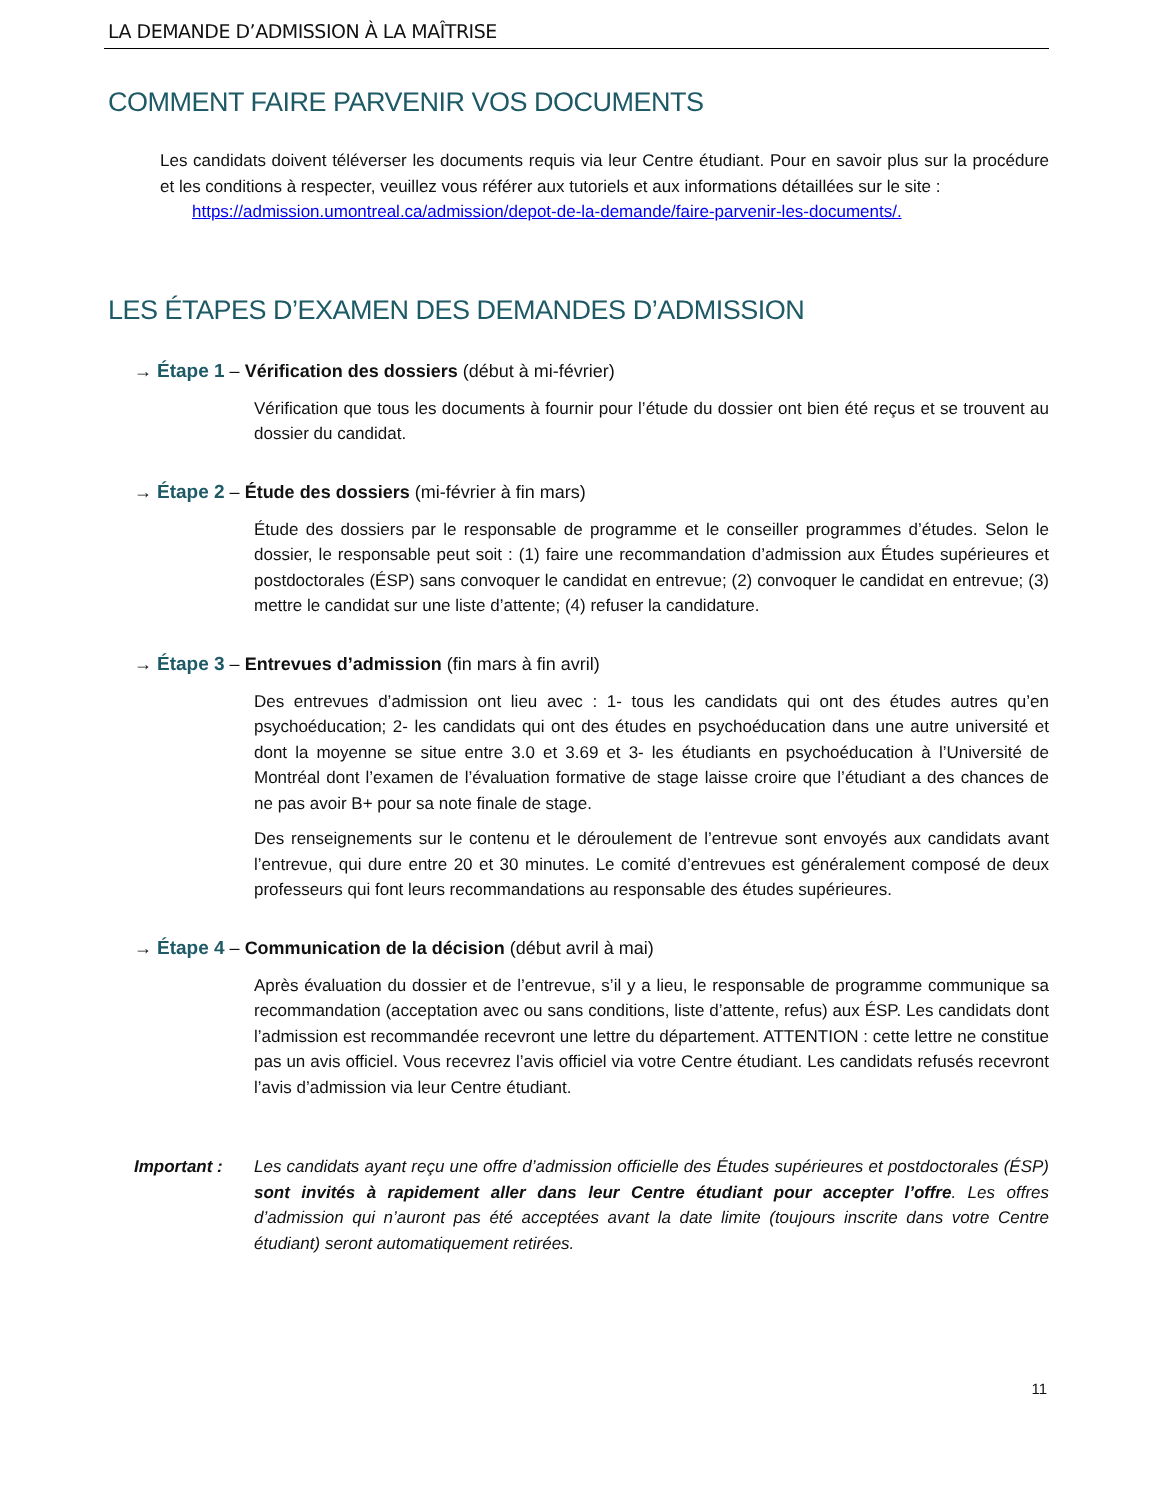LA DEMANDE D’ADMISSION À LA MAÎTRISE
COMMENT FAIRE PARVENIR VOS DOCUMENTS
Les candidats doivent téléverser les documents requis via leur Centre étudiant. Pour en savoir plus sur la procédure et les conditions à respecter, veuillez vous référer aux tutoriels et aux informations détaillées sur le site :
https://admission.umontreal.ca/admission/depot-de-la-demande/faire-parvenir-les-documents/.
LES ÉTAPES D’EXAMEN DES DEMANDES D’ADMISSION
→ Étape 1 – Vérification des dossiers (début à mi-février)
Vérification que tous les documents à fournir pour l’étude du dossier ont bien été reçus et se trouvent au dossier du candidat.
→ Étape 2 – Étude des dossiers (mi-février à fin mars)
Étude des dossiers par le responsable de programme et le conseiller programmes d’études. Selon le dossier, le responsable peut soit : (1) faire une recommandation d’admission aux Études supérieures et postdoctorales (ÉSP) sans convoquer le candidat en entrevue; (2) convoquer le candidat en entrevue; (3) mettre le candidat sur une liste d’attente; (4) refuser la candidature.
→ Étape 3 – Entrevues d’admission (fin mars à fin avril)
Des entrevues d’admission ont lieu avec : 1- tous les candidats qui ont des études autres qu’en psychoéducation; 2- les candidats qui ont des études en psychoéducation dans une autre université et dont la moyenne se situe entre 3.0 et 3.69 et 3- les étudiants en psychoéducation à l’Université de Montréal dont l’examen de l’évaluation formative de stage laisse croire que l’étudiant a des chances de ne pas avoir B+ pour sa note finale de stage.
Des renseignements sur le contenu et le déroulement de l’entrevue sont envoyés aux candidats avant l’entrevue, qui dure entre 20 et 30 minutes. Le comité d’entrevues est généralement composé de deux professeurs qui font leurs recommandations au responsable des études supérieures.
→ Étape 4 – Communication de la décision (début avril à mai)
Après évaluation du dossier et de l’entrevue, s’il y a lieu, le responsable de programme communique sa recommandation (acceptation avec ou sans conditions, liste d’attente, refus) aux ÉSP. Les candidats dont l’admission est recommandée recevront une lettre du département. ATTENTION : cette lettre ne constitue pas un avis officiel. Vous recevrez l’avis officiel via votre Centre étudiant. Les candidats refusés recevront l’avis d’admission via leur Centre étudiant.
Important :
Les candidats ayant reçu une offre d’admission officielle des Études supérieures et postdoctorales (ÉSP) sont invités à rapidement aller dans leur Centre étudiant pour accepter l’offre. Les offres d’admission qui n’auront pas été acceptées avant la date limite (toujours inscrite dans votre Centre étudiant) seront automatiquement retirées.
11